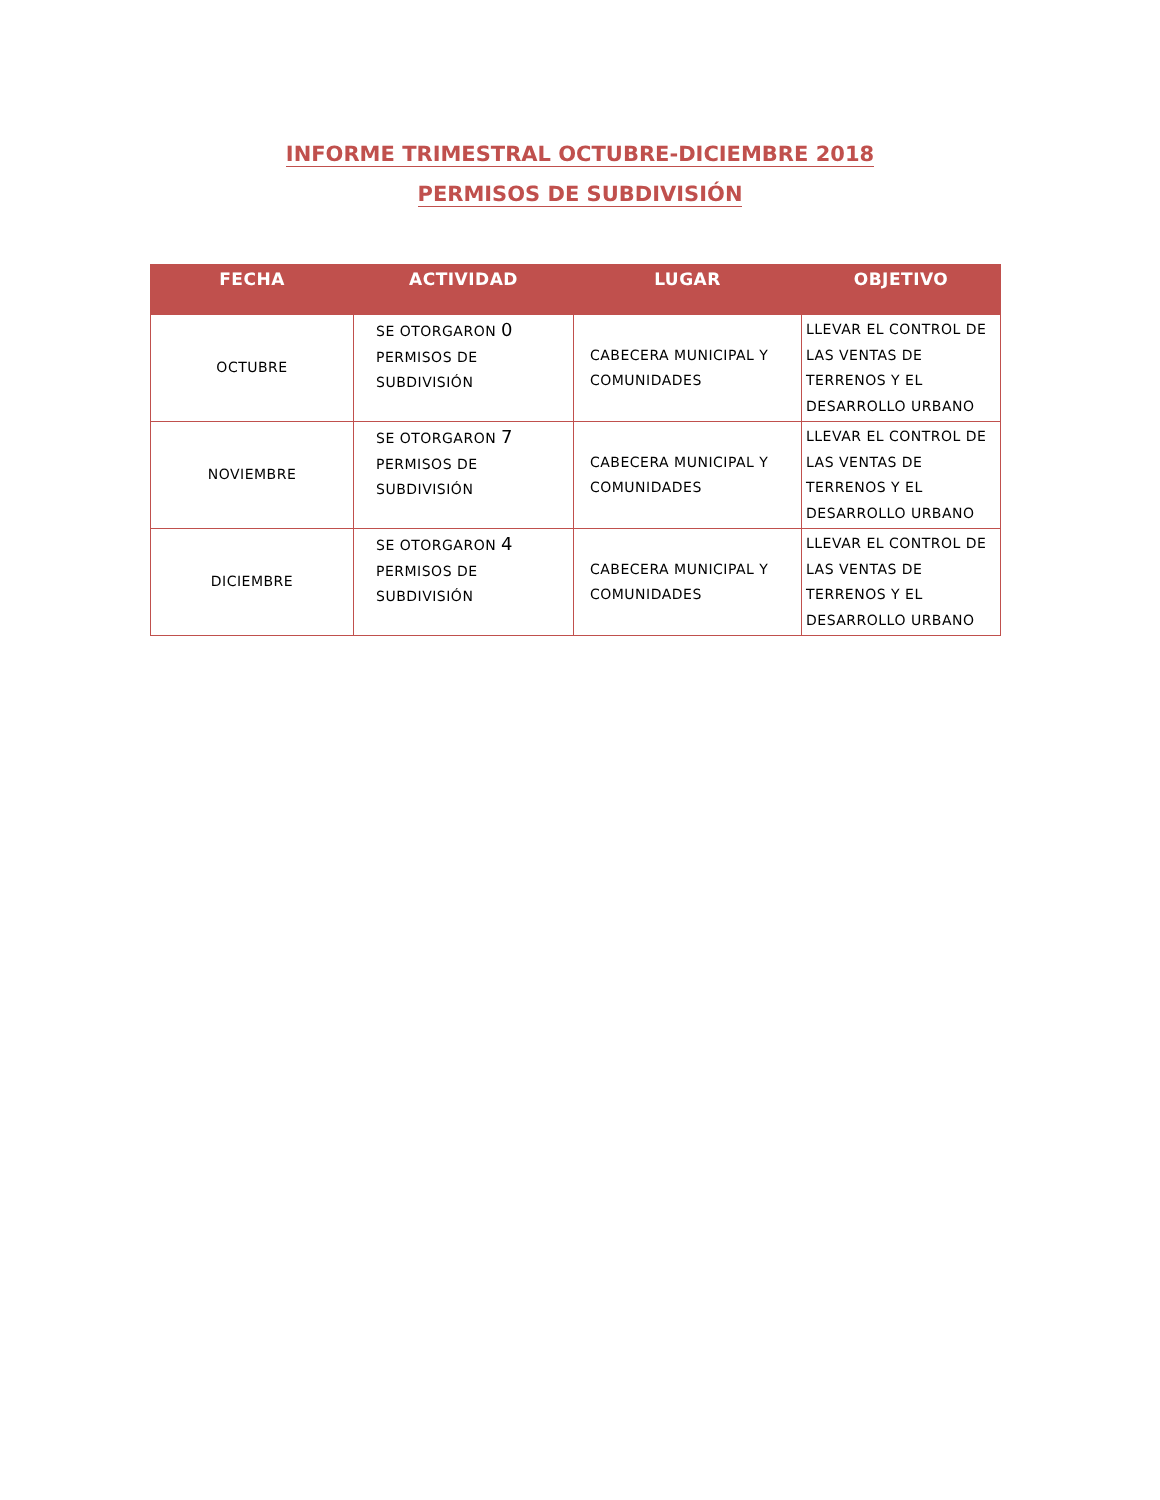INFORME TRIMESTRAL OCTUBRE-DICIEMBRE 2018
PERMISOS DE SUBDIVISIÓN
| FECHA | ACTIVIDAD | LUGAR | OBJETIVO |
| --- | --- | --- | --- |
| OCTUBRE | SE OTORGARON 0 PERMISOS DE SUBDIVISIÓN | CABECERA MUNICIPAL Y COMUNIDADES | LLEVAR EL CONTROL DE LAS VENTAS DE TERRENOS Y EL DESARROLLO URBANO |
| NOVIEMBRE | SE OTORGARON 7 PERMISOS DE SUBDIVISIÓN | CABECERA MUNICIPAL Y COMUNIDADES | LLEVAR EL CONTROL DE LAS VENTAS DE TERRENOS Y EL DESARROLLO URBANO |
| DICIEMBRE | SE OTORGARON 4 PERMISOS DE SUBDIVISIÓN | CABECERA MUNICIPAL Y COMUNIDADES | LLEVAR EL CONTROL DE LAS VENTAS DE TERRENOS Y EL DESARROLLO URBANO |